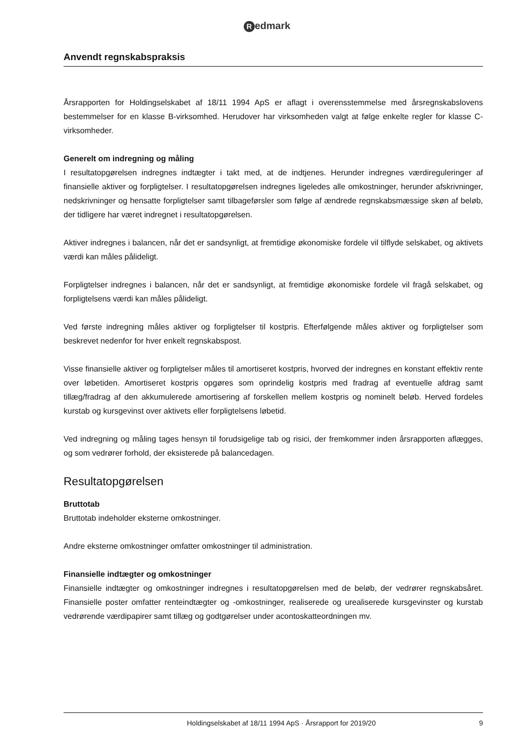Redmark
Anvendt regnskabspraksis
Årsrapporten for Holdingselskabet af 18/11 1994 ApS er aflagt i overensstemmelse med årsregnskabslovens bestemmelser for en klasse B-virksomhed. Herudover har virksomheden valgt at følge enkelte regler for klasse C-virksomheder.
Generelt om indregning og måling
I resultatopgørelsen indregnes indtægter i takt med, at de indtjenes. Herunder indregnes værdireguleringer af finansielle aktiver og forpligtelser. I resultatopgørelsen indregnes ligeledes alle omkostninger, herunder afskrivninger, nedskrivninger og hensatte forpligtelser samt tilbageførsler som følge af ændrede regnskabsmæssige skøn af beløb, der tidligere har været indregnet i resultatopgørelsen.
Aktiver indregnes i balancen, når det er sandsynligt, at fremtidige økonomiske fordele vil tilflyde selskabet, og aktivets værdi kan måles pålideligt.
Forpligtelser indregnes i balancen, når det er sandsynligt, at fremtidige økonomiske fordele vil fragå selskabet, og forpligtelsens værdi kan måles pålideligt.
Ved første indregning måles aktiver og forpligtelser til kostpris. Efterfølgende måles aktiver og forpligtelser som beskrevet nedenfor for hver enkelt regnskabspost.
Visse finansielle aktiver og forpligtelser måles til amortiseret kostpris, hvorved der indregnes en konstant effektiv rente over løbetiden. Amortiseret kostpris opgøres som oprindelig kostpris med fradrag af eventuelle afdrag samt tillæg/fradrag af den akkumulerede amortisering af forskellen mellem kostpris og nominelt beløb. Herved fordeles kurstab og kursgevinst over aktivets eller forpligtelsens løbetid.
Ved indregning og måling tages hensyn til forudsigelige tab og risici, der fremkommer inden årsrapporten aflægges, og som vedrører forhold, der eksisterede på balancedagen.
Resultatopgørelsen
Bruttotab
Bruttotab indeholder eksterne omkostninger.
Andre eksterne omkostninger omfatter omkostninger til administration.
Finansielle indtægter og omkostninger
Finansielle indtægter og omkostninger indregnes i resultatopgørelsen med de beløb, der vedrører regnskabsåret. Finansielle poster omfatter renteindtægter og -omkostninger, realiserede og urealiserede kursgevinster og kurstab vedrørende værdipapirer samt tillæg og godtgørelser under acontoskatteordningen mv.
Holdingselskabet af 18/11 1994 ApS · Årsrapport for 2019/20
9